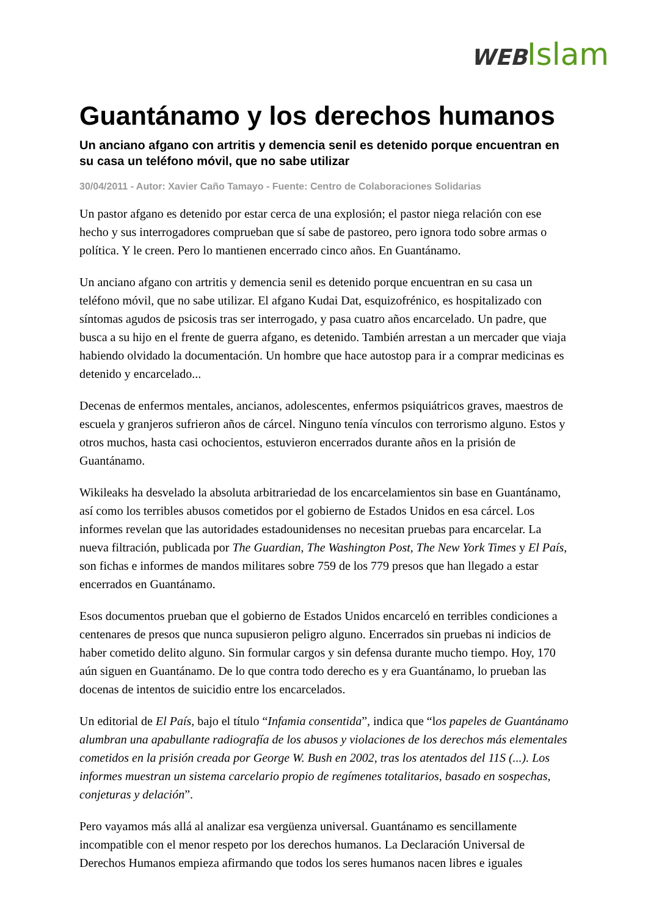WEB Islam
Guantánamo y los derechos humanos
Un anciano afgano con artritis y demencia senil es detenido porque encuentran en su casa un teléfono móvil, que no sabe utilizar
30/04/2011 - Autor: Xavier Caño Tamayo - Fuente: Centro de Colaboraciones Solidarias
Un pastor afgano es detenido por estar cerca de una explosión; el pastor niega relación con ese hecho y sus interrogadores comprueban que sí sabe de pastoreo, pero ignora todo sobre armas o política. Y le creen. Pero lo mantienen encerrado cinco años. En Guantánamo.
Un anciano afgano con artritis y demencia senil es detenido porque encuentran en su casa un teléfono móvil, que no sabe utilizar. El afgano Kudai Dat, esquizofrénico, es hospitalizado con síntomas agudos de psicosis tras ser interrogado, y pasa cuatro años encarcelado. Un padre, que busca a su hijo en el frente de guerra afgano, es detenido. También arrestan a un mercader que viaja habiendo olvidado la documentación. Un hombre que hace autostop para ir a comprar medicinas es detenido y encarcelado...
Decenas de enfermos mentales, ancianos, adolescentes, enfermos psiquiátricos graves, maestros de escuela y granjeros sufrieron años de cárcel. Ninguno tenía vínculos con terrorismo alguno. Estos y otros muchos, hasta casi ochocientos, estuvieron encerrados durante años en la prisión de Guantánamo.
Wikileaks ha desvelado la absoluta arbitrariedad de los encarcelamientos sin base en Guantánamo, así como los terribles abusos cometidos por el gobierno de Estados Unidos en esa cárcel. Los informes revelan que las autoridades estadounidenses no necesitan pruebas para encarcelar. La nueva filtración, publicada por The Guardian, The Washington Post, The New York Times y El País, son fichas e informes de mandos militares sobre 759 de los 779 presos que han llegado a estar encerrados en Guantánamo.
Esos documentos prueban que el gobierno de Estados Unidos encarceló en terribles condiciones a centenares de presos que nunca supusieron peligro alguno. Encerrados sin pruebas ni indicios de haber cometido delito alguno. Sin formular cargos y sin defensa durante mucho tiempo. Hoy, 170 aún siguen en Guantánamo. De lo que contra todo derecho es y era Guantánamo, lo prueban las docenas de intentos de suicidio entre los encarcelados.
Un editorial de El País, bajo el título “Infamia consentida”, indica que “los papeles de Guantánamo alumbran una apabullante radiografía de los abusos y violaciones de los derechos más elementales cometidos en la prisión creada por George W. Bush en 2002, tras los atentados del 11S (...). Los informes muestran un sistema carcelario propio de regímenes totalitarios, basado en sospechas, conjeturas y delación”.
Pero vayamos más allá al analizar esa vergüenza universal. Guantánamo es sencillamente incompatible con el menor respeto por los derechos humanos. La Declaración Universal de Derechos Humanos empieza afirmando que todos los seres humanos nacen libres e iguales